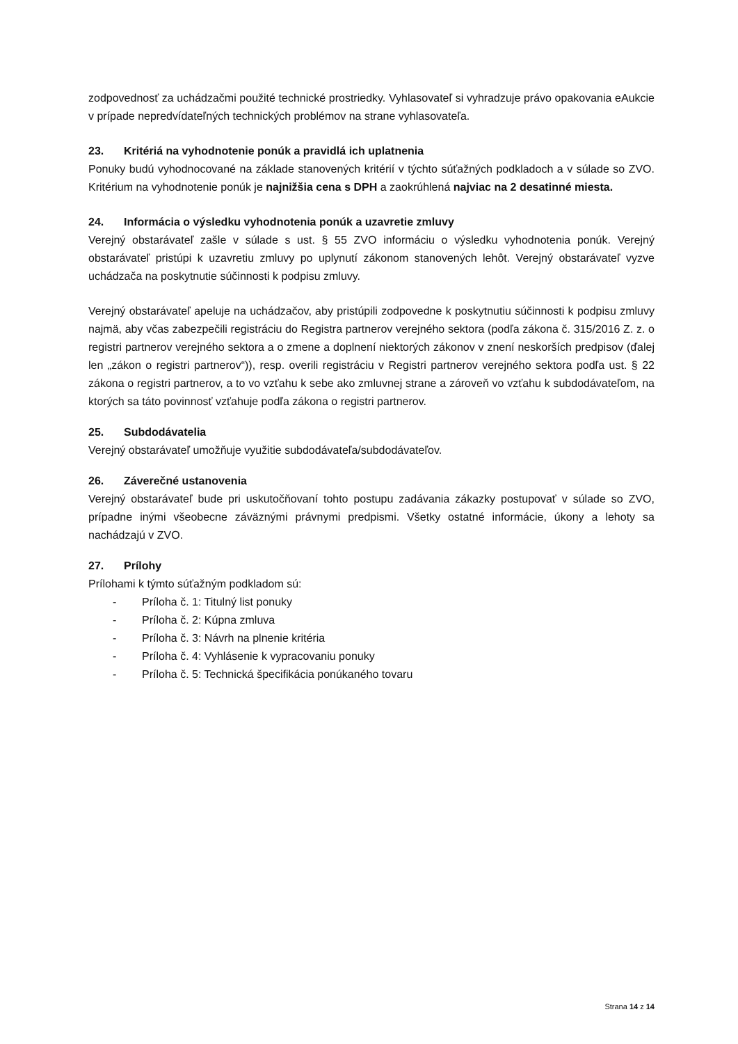zodpovednosť za uchádzačmi použité technické prostriedky. Vyhlasovateľ si vyhradzuje právo opakovania eAukcie v prípade nepredvídateľných technických problémov na strane vyhlasovateľa.
23. Kritériá na vyhodnotenie ponúk a pravidlá ich uplatnenia
Ponuky budú vyhodnocované na základe stanovených kritérií v týchto súťažných podkladoch a v súlade so ZVO. Kritérium na vyhodnotenie ponúk je najnižšia cena s DPH a zaokrúhlená najviac na 2 desatinné miesta.
24. Informácia o výsledku vyhodnotenia ponúk a uzavretie zmluvy
Verejný obstarávateľ zašle v súlade s ust. § 55 ZVO informáciu o výsledku vyhodnotenia ponúk. Verejný obstarávateľ pristúpi k uzavretiu zmluvy po uplynutí zákonom stanovených lehôt. Verejný obstarávateľ vyzve uchádzača na poskytnutie súčinnosti k podpisu zmluvy.
Verejný obstarávateľ apeluje na uchádzačov, aby pristúpili zodpovedne k poskytnutiu súčinnosti k podpisu zmluvy najmä, aby včas zabezpečili registráciu do Registra partnerov verejného sektora (podľa zákona č. 315/2016 Z. z. o registri partnerov verejného sektora a o zmene a doplnení niektorých zákonov v znení neskorších predpisov (ďalej len „zákon o registri partnerov“)), resp. overili registráciu v Registri partnerov verejného sektora podľa ust. § 22 zákona o registri partnerov, a to vo vzťahu k sebe ako zmluvnej strane a zároveň vo vzťahu k subdodávateľom, na ktorých sa táto povinnosť vzťahuje podľa zákona o registri partnerov.
25. Subdodávatelia
Verejný obstarávateľ umožňuje využitie subdodávateľa/subdodávateľov.
26. Záverečné ustanovenia
Verejný obstarávateľ bude pri uskutočňovaní tohto postupu zadávania zákazky postupovať v súlade so ZVO, prípadne inými všeobecne záväznými právnymi predpismi. Všetky ostatné informácie, úkony a lehoty sa nachádzajú v ZVO.
27. Prílohy
Prílohami k týmto súťažným podkladom sú:
- Príloha č. 1: Titulný list ponuky
- Príloha č. 2: Kúpna zmluva
- Príloha č. 3: Návrh na plnenie kritéria
- Príloha č. 4: Vyhlásenie k vypracovaniu ponuky
- Príloha č. 5: Technická špecifikácia ponúkaného tovaru
Strana 14 z 14